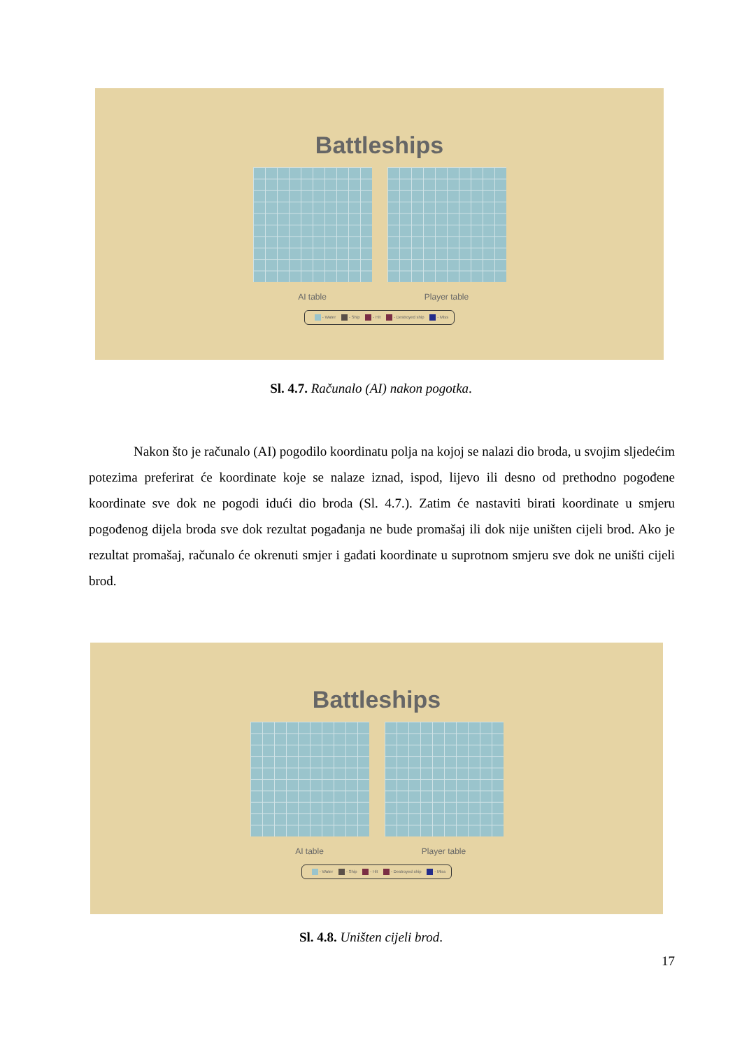Battleships
AI table Player table
- Water - Ship - Hit - Destroyed ship - Miss
Sl. 4.7. Računalo (AI) nakon pogotka.
Nakon što je računalo (AI) pogodilo koordinatu polja na kojoj se nalazi dio broda, u svojim sljedećim potezima preferirat će koordinate koje se nalaze iznad, ispod, lijevo ili desno od prethodno pogođene koordinate sve dok ne pogodi idući dio broda (Sl. 4.7.). Zatim će nastaviti birati koordinate u smjeru pogođenog dijela broda sve dok rezultat pogađanja ne bude promašaj ili dok nije uništen cijeli brod. Ako je rezultat promašaj, računalo će okrenuti smjer i gađati koordinate u suprotnom smjeru sve dok ne uništi cijeli brod.
Battleships
AI table Player table
- Water - Ship - Hit - Destroyed ship - Miss
Sl. 4.8. Uništen cijeli brod.
17